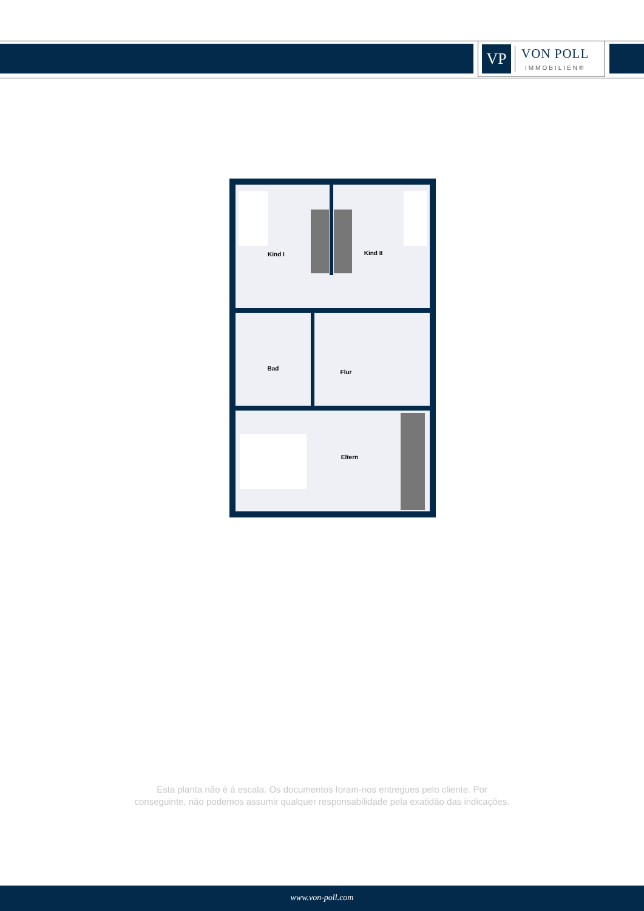VP
VON POLL
IMMOBILIEN®
Kind I
Kind II
Bad
Flur
Eltern
Esta planta não é à escala. Os documentos foram-nos entregues pelo cliente. Por
conseguinte, não podemos assumir qualquer responsabilidade pela exatidão das indicações.
www.von-poll.com